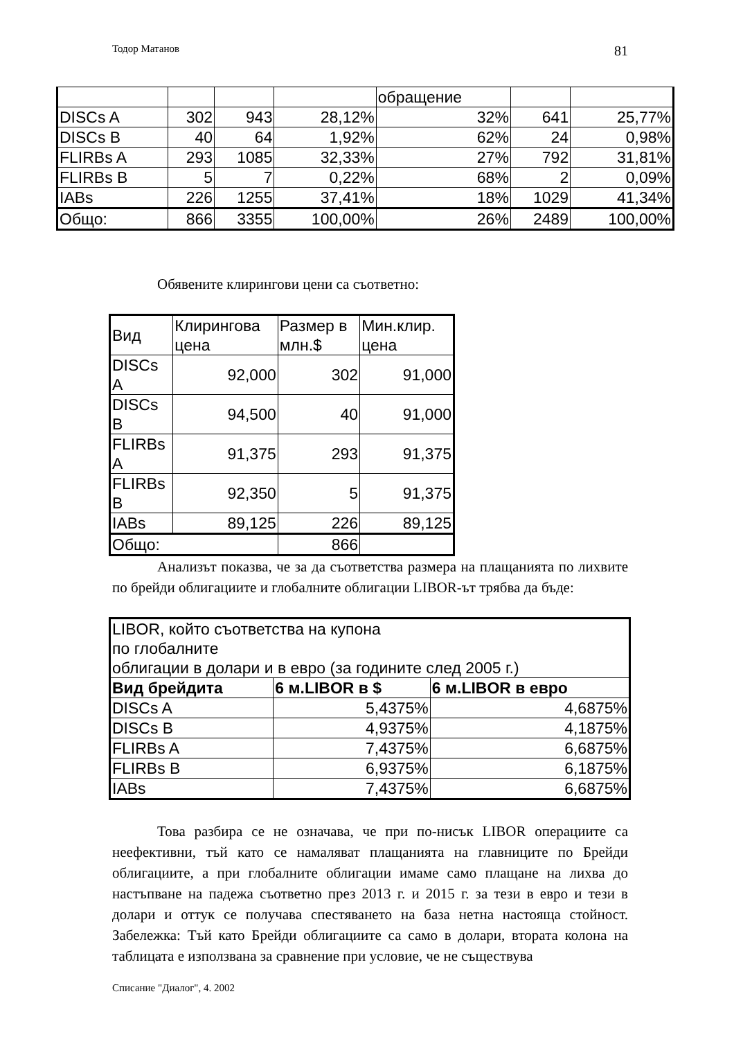Тодор Матанов 81
| | | | | обращение | | |
| DISCs A | 302 | 943 | 28,12% | 32% | 641 | 25,77% |
| DISCs B | 40 | 64 | 1,92% | 62% | 24 | 0,98% |
| FLIRBs A | 293 | 1085 | 32,33% | 27% | 792 | 31,81% |
| FLIRBs B | 5 | 7 | 0,22% | 68% | 2 | 0,09% |
| IABs | 226 | 1255 | 37,41% | 18% | 1029 | 41,34% |
| Общо: | 866 | 3355 | 100,00% | 26% | 2489 | 100,00% |
Обявените клирингови цени са съответно:
| Вид | Клирингова цена | Размер в млн.$ | Мин.клир. цена |
| DISCs A | 92,000 | 302 | 91,000 |
| DISCs B | 94,500 | 40 | 91,000 |
| FLIRBs A | 91,375 | 293 | 91,375 |
| FLIRBs B | 92,350 | 5 | 91,375 |
| IABs | 89,125 | 226 | 89,125 |
| Общо: | | 866 | |
Анализът показва, че за да съответства размера на плащанията по лихвите по брейди облигациите и глобалните облигации LIBOR-ът трябва да бъде:
| LIBOR, който съответства на купона по глобалните облигации в долари и в евро (за годините след 2005 г.) | | |
| Вид брейдита | 6 м.LIBOR в $ | 6 м.LIBOR в евро |
| DISCs A | 5,4375% | 4,6875% |
| DISCs B | 4,9375% | 4,1875% |
| FLIRBs A | 7,4375% | 6,6875% |
| FLIRBs B | 6,9375% | 6,1875% |
| IABs | 7,4375% | 6,6875% |
Това разбира се не означава, че при по-нисък LIBOR операциите са неефективни, тъй като се намаляват плащанията на главниците по Брейди облигациите, а при глобалните облигации имаме само плащане на лихва до настъпване на падежа съответно през 2013 г. и 2015 г. за тези в евро и тези в долари и оттук се получава спестяването на база нетна настояща стойност. Забележка: Тъй като Брейди облигациите са само в долари, втората колона на таблицата е използвана за сравнение при условие, че не съществува
Списание "Диалог", 4. 2002